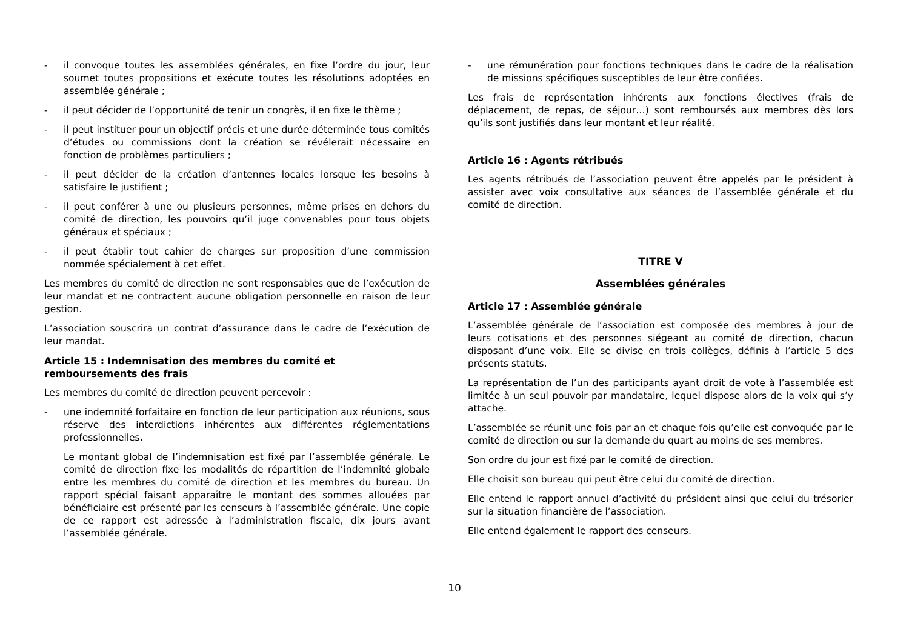- il convoque toutes les assemblées générales, en fixe l’ordre du jour, leur soumet toutes propositions et exécute toutes les résolutions adoptées en assemblée générale ;
- il peut décider de l’opportunité de tenir un congrès, il en fixe le thème ;
- il peut instituer pour un objectif précis et une durée déterminée tous comités d’études ou commissions dont la création se révélerait nécessaire en fonction de problèmes particuliers ;
- il peut décider de la création d’antennes locales lorsque les besoins à satisfaire le justifient ;
- il peut conférer à une ou plusieurs personnes, même prises en dehors du comité de direction, les pouvoirs qu’il juge convenables pour tous objets généraux et spéciaux ;
- il peut établir tout cahier de charges sur proposition d’une commission nommée spécialement à cet effet.
Les membres du comité de direction ne sont responsables que de l’exécution de leur mandat et ne contractent aucune obligation personnelle en raison de leur gestion.
L’association souscrira un contrat d’assurance dans le cadre de l’exécution de leur mandat.
Article 15 : Indemnisation des membres du comité et remboursements des frais
Les membres du comité de direction peuvent percevoir :
- une indemnité forfaitaire en fonction de leur participation aux réunions, sous réserve des interdictions inhérentes aux différentes réglementations professionnelles.
Le montant global de l’indemnisation est fixé par l’assemblée générale. Le comité de direction fixe les modalités de répartition de l’indemnité globale entre les membres du comité de direction et les membres du bureau. Un rapport spécial faisant apparaître le montant des sommes allouées par bénéficiaire est présenté par les censeurs à l’assemblée générale. Une copie de ce rapport est adressée à l’administration fiscale, dix jours avant l’assemblée générale.
- une rémunération pour fonctions techniques dans le cadre de la réalisation de missions spécifiques susceptibles de leur être confiées.
Les frais de représentation inhérents aux fonctions électives (frais de déplacement, de repas, de séjour…) sont remboursés aux membres dès lors qu’ils sont justifiés dans leur montant et leur réalité.
Article 16 : Agents rétribués
Les agents rétribués de l’association peuvent être appelés par le président à assister avec voix consultative aux séances de l’assemblée générale et du comité de direction.
TITRE V
Assemblées générales
Article 17 : Assemblée générale
L’assemblée générale de l’association est composée des membres à jour de leurs cotisations et des personnes siégeant au comité de direction, chacun disposant d’une voix. Elle se divise en trois collèges, définis à l’article 5 des présents statuts.
La représentation de l’un des participants ayant droit de vote à l’assemblée est limitée à un seul pouvoir par mandataire, lequel dispose alors de la voix qui s’y attache.
L’assemblée se réunit une fois par an et chaque fois qu’elle est convoquée par le comité de direction ou sur la demande du quart au moins de ses membres.
Son ordre du jour est fixé par le comité de direction.
Elle choisit son bureau qui peut être celui du comité de direction.
Elle entend le rapport annuel d’activité du président ainsi que celui du trésorier sur la situation financière de l’association.
Elle entend également le rapport des censeurs.
10